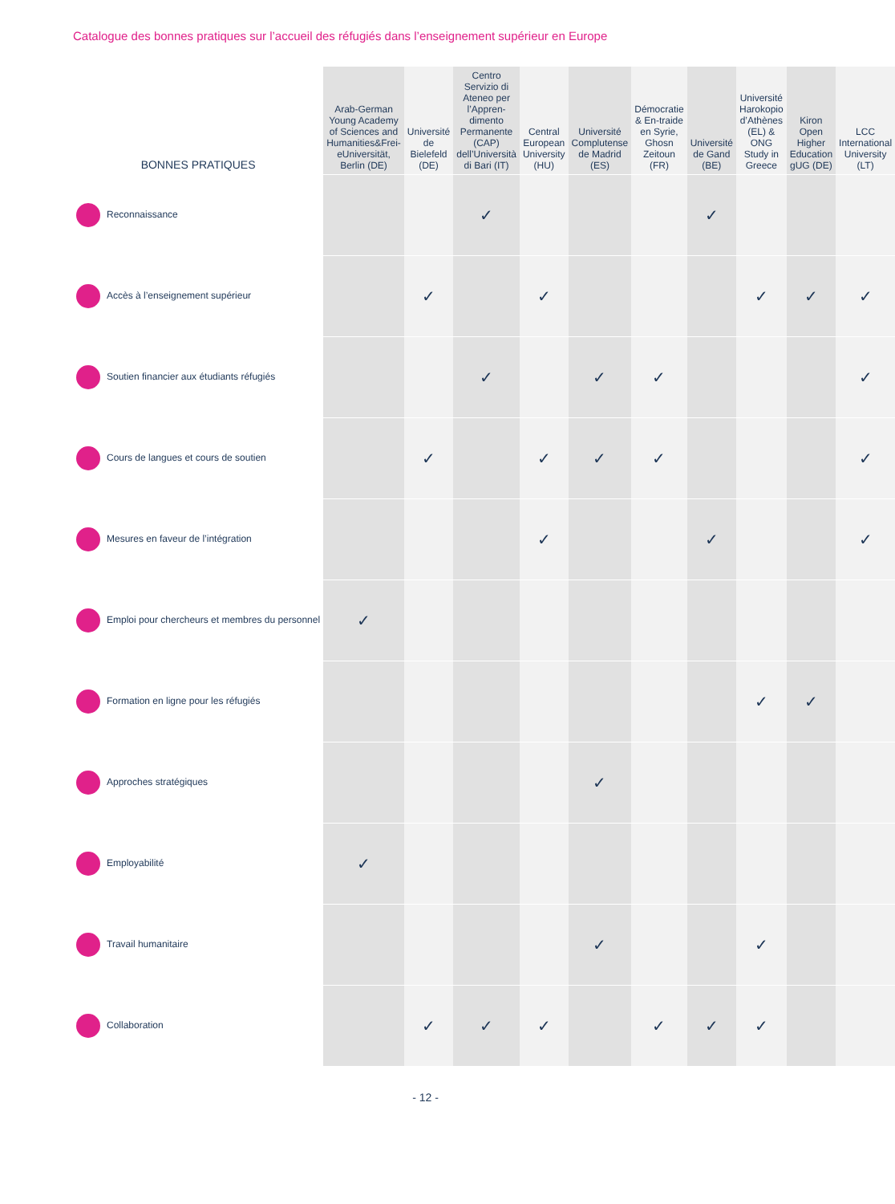Catalogue des bonnes pratiques sur l’accueil des réfugiés dans l’enseignement supérieur en Europe
| BONNES PRATIQUES | Arab-German Young Academy of Sciences and Humanities&Frei-eUniversität, Berlin (DE) | Université de Bielefeld (DE) | Centro Servizio di Ateneo per l’Appren-dimento Permanente (CAP) dell’Università di Bari (IT) | Central European University (HU) | Université Complutense de Madrid (ES) | Démocratie & En-traide en Syrie, Ghosn Zeitoun (FR) | Université de Gand (BE) | Université Harokopio d’Athènes (EL) & ONG Study in Greece | Kiron Open Higher Education gUG (DE) | LCC International University (LT) |
| --- | --- | --- | --- | --- | --- | --- | --- | --- | --- | --- |
| Reconnaissance | | | ✓ | | | | ✓ | | | |
| Accès à l’enseignement supérieur | | ✓ | | ✓ | | | | ✓ | ✓ | ✓ |
| Soutien financier aux étudiants réfugiés | | | ✓ | | ✓ | ✓ | | | | ✓ |
| Cours de langues et cours de soutien | | ✓ | | ✓ | ✓ | ✓ | | | | ✓ |
| Mesures en faveur de l’intégration | | | | ✓ | | | ✓ | | | ✓ |
| Emploi pour chercheurs et membres du personnel | ✓ | | | | | | | | | |
| Formation en ligne pour les réfugiés | | | | | | | | ✓ | ✓ | |
| Approches stratégiques | | | | | ✓ | | | | | |
| Employabilité | ✓ | | | | | | | | | |
| Travail humanitaire | | | | | ✓ | | | ✓ | | |
| Collaboration | | ✓ | ✓ | ✓ | | ✓ | ✓ | ✓ | | |
- 12 -